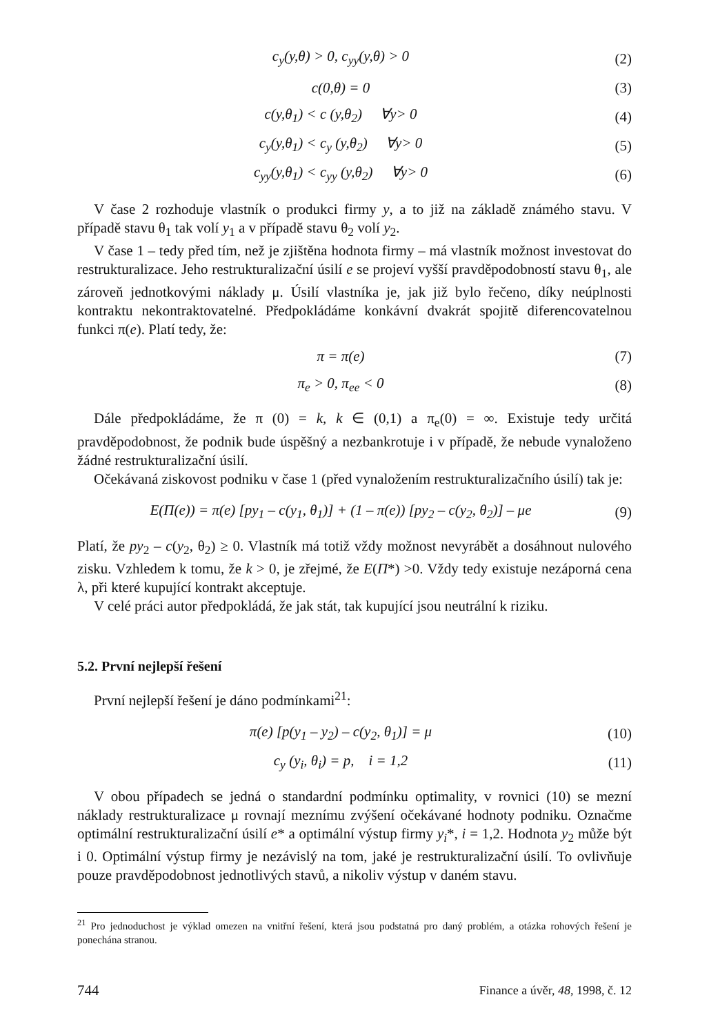c<sub>y</sub>(y,θ) > 0, c<sub>yy</sub>(y,θ) > 0 (2)
c(0,θ) = 0 (3)
c(y,θ<sub>1</sub>) < c (y,θ<sub>2</sub>) ∀y> 0 (4)
c<sub>y</sub>(y,θ<sub>1</sub>) < c<sub>y</sub> (y,θ<sub>2</sub>) ∀y> 0 (5)
c<sub>yy</sub>(y,θ<sub>1</sub>) < c<sub>yy</sub> (y,θ<sub>2</sub>) ∀y> 0 (6)
V čase 2 rozhoduje vlastník o produkci firmy y, a to již na základě známého stavu. V případě stavu θ<sub>1</sub> tak volí y<sub>1</sub> a v případě stavu θ<sub>2</sub> volí y<sub>2</sub>.
V čase 1 – tedy před tím, než je zjištěna hodnota firmy – má vlastník možnost investovat do restrukturalizace. Jeho restrukturalizační úsilí e se projeví vyšší pravděpodobností stavu θ<sub>1</sub>, ale zároveň jednotkovými náklady μ. Úsilí vlastníka je, jak již bylo řečeno, díky neúplnosti kontraktu nekontraktovatelné. Předpokládáme konkávní dvakrát spojitě diferencovatelnou funkci π(e). Platí tedy, že:
π = π(e) (7)
π<sub>e</sub> > 0, π<sub>ee</sub> < 0 (8)
Dále předpokládáme, že π (0) = k, k ∈ (0,1) a π<sub>e</sub>(0) = ∞. Existuje tedy určitá pravděpodobnost, že podnik bude úspěšný a nezbankrotuje i v případě, že nebude vynaloženo žádné restrukturalizační úsilí.
Očekávaná ziskovost podniku v čase 1 (před vynaložením restrukturalizačního úsilí) tak je:
E(Π(e)) = π(e) [py<sub>1</sub> – c(y<sub>1</sub>, θ<sub>1</sub>)] + (1 – π(e)) [py<sub>2</sub> – c(y<sub>2</sub>, θ<sub>2</sub>)] – μe (9)
Platí, že py<sub>2</sub> – c(y<sub>2</sub>, θ<sub>2</sub>) ≥ 0. Vlastník má totiž vždy možnost nevyrábět a dosáhnout nulového zisku. Vzhledem k tomu, že k > 0, je zřejmé, že E(Π*) >0. Vždy tedy existuje nezáporná cena λ, při které kupující kontrakt akceptuje.
V celé práci autor předpokládá, že jak stát, tak kupující jsou neutrální k riziku.
5.2. První nejlepší řešení
První nejlepší řešení je dáno podmínkami<sup>21</sup>:
π(e) [p(y<sub>1</sub> – y<sub>2</sub>) – c(y<sub>2</sub>, θ<sub>1</sub>)] = μ (10)
c<sub>y</sub> (y<sub>i</sub>, θ<sub>i</sub>) = p, i = 1,2 (11)
V obou případech se jedná o standardní podmínku optimality, v rovnici (10) se mezní náklady restrukturalizace μ rovnají meznímu zvýšení očekávané hodnoty podniku. Označme optimální restrukturalizační úsilí e* a optimální výstup firmy y<sub>i</sub>*, i = 1,2. Hodnota y<sub>2</sub> může být i 0. Optimální výstup firmy je nezávislý na tom, jaké je restrukturalizační úsilí. To ovlivňuje pouze pravděpodobnost jednotlivých stavů, a nikoliv výstup v daném stavu.
<sup>21</sup> Pro jednoduchost je výklad omezen na vnitřní řešení, která jsou podstatná pro daný problém, a otázka rohových řešení je ponechána stranou.
744 Finance a úvěr, 48, 1998, č. 12